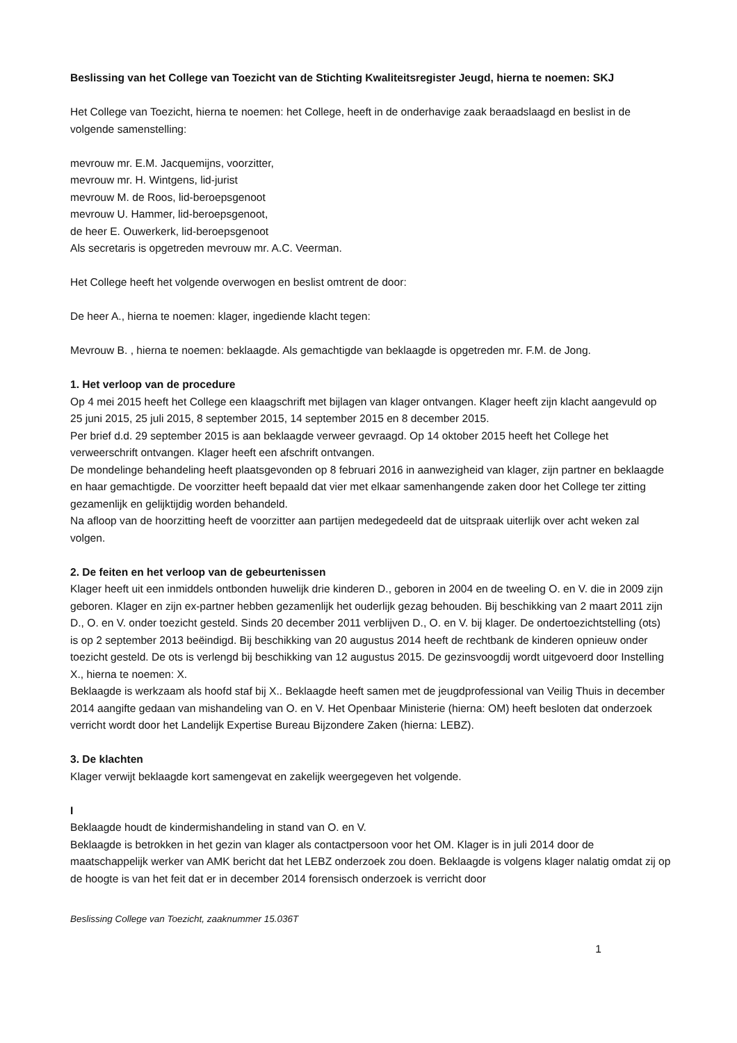Beslissing van het College van Toezicht van de Stichting Kwaliteitsregister Jeugd, hierna te noemen: SKJ
Het College van Toezicht, hierna te noemen: het College, heeft in de onderhavige zaak beraadslaagd en beslist in de volgende samenstelling:
mevrouw mr. E.M. Jacquemijns, voorzitter,
mevrouw mr. H. Wintgens, lid-jurist
mevrouw M. de Roos, lid-beroepsgenoot
mevrouw U. Hammer, lid-beroepsgenoot,
de heer E. Ouwerkerk, lid-beroepsgenoot
Als secretaris is opgetreden mevrouw mr. A.C. Veerman.
Het College heeft het volgende overwogen en beslist omtrent de door:
De heer A., hierna te noemen: klager, ingediende klacht tegen:
Mevrouw B. , hierna te noemen: beklaagde. Als gemachtigde van beklaagde is opgetreden mr. F.M. de Jong.
1. Het verloop van de procedure
Op 4 mei 2015 heeft het College een klaagschrift met bijlagen van klager ontvangen. Klager heeft zijn klacht aangevuld op 25 juni 2015, 25 juli 2015, 8 september 2015, 14 september 2015 en 8 december 2015.
Per brief d.d. 29 september 2015 is aan beklaagde verweer gevraagd. Op 14 oktober 2015 heeft het College het verweerschrift ontvangen. Klager heeft een afschrift ontvangen.
De mondelinge behandeling heeft plaatsgevonden op 8 februari 2016 in aanwezigheid van klager, zijn partner en beklaagde en haar gemachtigde. De voorzitter heeft bepaald dat vier met elkaar samenhangende zaken door het College ter zitting gezamenlijk en gelijktijdig worden behandeld.
Na afloop van de hoorzitting heeft de voorzitter aan partijen medegedeeld dat de uitspraak uiterlijk over acht weken zal volgen.
2. De feiten en het verloop van de gebeurtenissen
Klager heeft uit een inmiddels ontbonden huwelijk drie kinderen D., geboren in 2004 en de tweeling O. en V. die in 2009 zijn geboren. Klager en zijn ex-partner hebben gezamenlijk het ouderlijk gezag behouden. Bij beschikking van 2 maart 2011 zijn D., O. en V. onder toezicht gesteld. Sinds 20 december 2011 verblijven D., O. en V. bij klager. De ondertoezichtstelling (ots) is op 2 september 2013 beëindigd. Bij beschikking van 20 augustus 2014 heeft de rechtbank de kinderen opnieuw onder toezicht gesteld. De ots is verlengd bij beschikking van 12 augustus 2015. De gezinsvoogdij wordt uitgevoerd door Instelling X., hierna te noemen: X.
Beklaagde is werkzaam als hoofd staf bij X.. Beklaagde heeft samen met de jeugdprofessional van Veilig Thuis in december 2014 aangifte gedaan van mishandeling van O. en V. Het Openbaar Ministerie (hierna: OM) heeft besloten dat onderzoek verricht wordt door het Landelijk Expertise Bureau Bijzondere Zaken (hierna: LEBZ).
3. De klachten
Klager verwijt beklaagde kort samengevat en zakelijk weergegeven het volgende.
I
Beklaagde houdt de kindermishandeling in stand van O. en V.
Beklaagde is betrokken in het gezin van klager als contactpersoon voor het OM. Klager is in juli 2014 door de maatschappelijk werker van AMK bericht dat het LEBZ onderzoek zou doen. Beklaagde is volgens klager nalatig omdat zij op de hoogte is van het feit dat er in december 2014 forensisch onderzoek is verricht door
Beslissing College van Toezicht, zaaknummer 15.036T
1